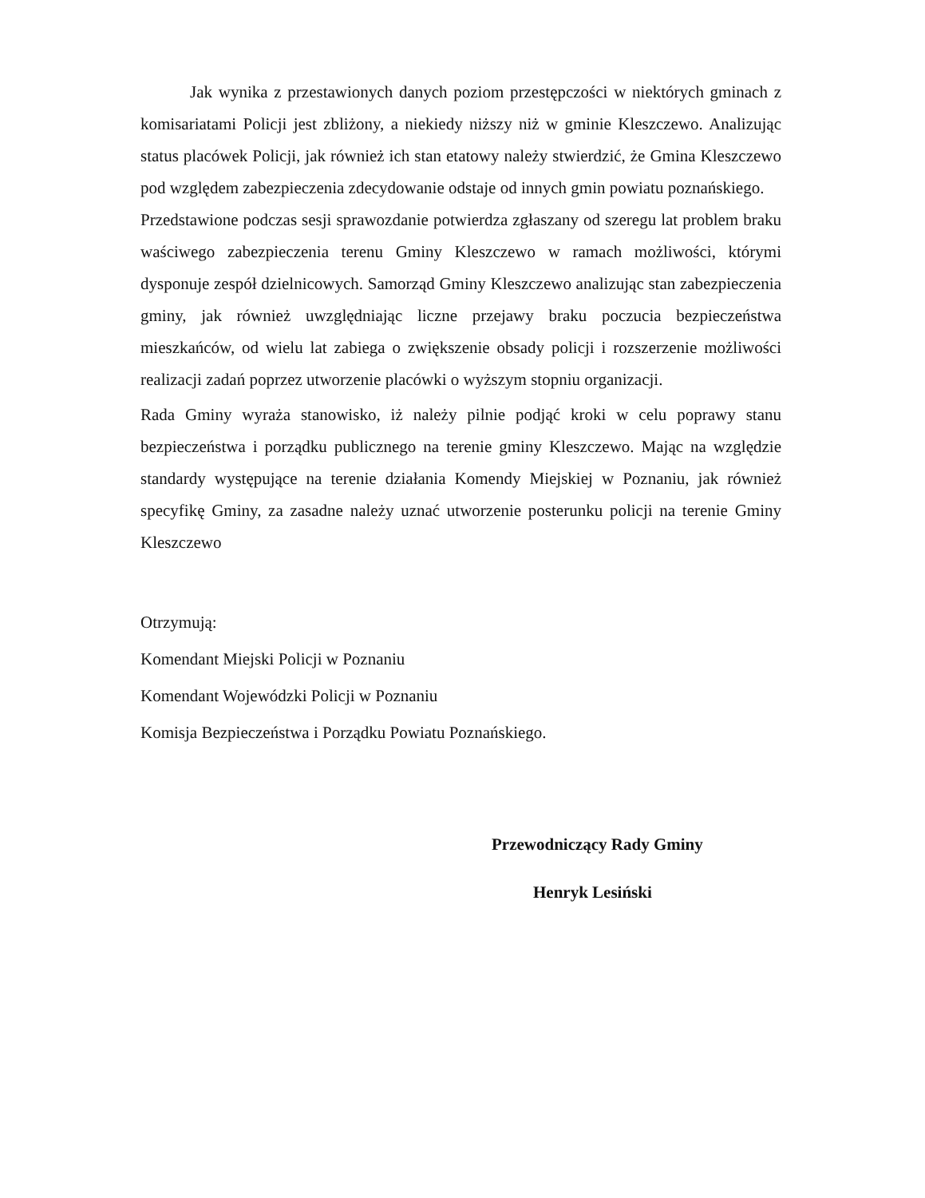Jak wynika z przestawionych danych poziom przestępczości w niektórych gminach z komisariatami Policji jest zbliżony, a niekiedy niższy niż w gminie Kleszczewo. Analizując status placówek Policji, jak również ich stan etatowy należy stwierdzić, że Gmina Kleszczewo pod względem zabezpieczenia zdecydowanie odstaje od innych gmin powiatu poznańskiego.
Przedstawione podczas sesji sprawozdanie potwierdza zgłaszany od szeregu lat problem braku waściwego zabezpieczenia terenu Gminy Kleszczewo w ramach możliwości, którymi dysponuje zespół dzielnicowych. Samorząd Gminy Kleszczewo analizując stan zabezpieczenia gminy, jak również uwzględniając liczne przejawy braku poczucia bezpieczeństwa mieszkańców, od wielu lat zabiega o zwiększenie obsady policji i rozszerzenie możliwości realizacji zadań poprzez utworzenie placówki o wyższym stopniu organizacji.
Rada Gminy wyraża stanowisko, iż należy pilnie podjąć kroki w celu poprawy stanu bezpieczeństwa i porządku publicznego na terenie gminy Kleszczewo. Mając na względzie standardy występujące na terenie działania Komendy Miejskiej w Poznaniu, jak również specyfikę Gminy, za zasadne należy uznać utworzenie posterunku policji na terenie Gminy Kleszczewo
Otrzymują:
Komendant Miejski Policji w Poznaniu
Komendant Wojewódzki Policji w Poznaniu
Komisja Bezpieczeństwa i Porządku Powiatu Poznańskiego.
Przewodniczący Rady Gminy
Henryk Lesiński